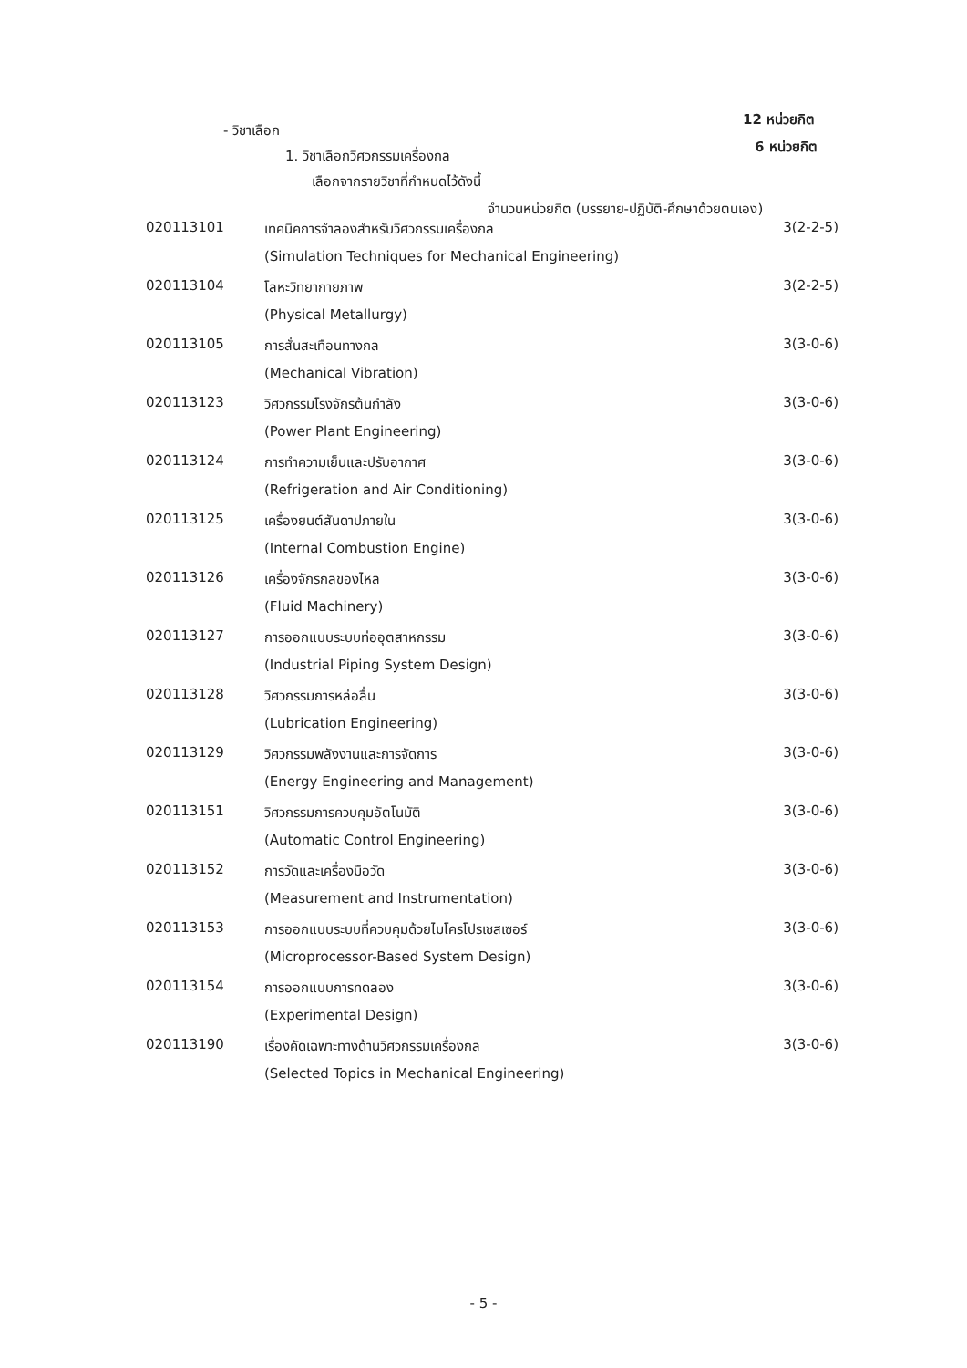- วิชาเลือก
12 หน่วยกิต
1. วิชาเลือกวิศวกรรมเครื่องกล
6 หน่วยกิต
เลือกจากรายวิชาที่กำหนดไว้ดังนี้
จำนวนหน่วยกิต (บรรยาย-ปฏิบัติ-ศึกษาด้วยตนเอง)
| 020113101 | เทคนิคการจำลองสำหรับวิศวกรรมเครื่องกล | 3(2-2-5) |
| | (Simulation Techniques for Mechanical Engineering) | |
| 020113104 | โลหะวิทยากายภาพ | 3(2-2-5) |
| | (Physical Metallurgy) | |
| 020113105 | การสั่นสะเทือนทางกล | 3(3-0-6) |
| | (Mechanical Vibration) | |
| 020113123 | วิศวกรรมโรงจักรต้นกำลัง | 3(3-0-6) |
| | (Power Plant Engineering) | |
| 020113124 | การทำความเย็นและปรับอากาศ | 3(3-0-6) |
| | (Refrigeration and Air Conditioning) | |
| 020113125 | เครื่องยนต์สันดาปภายใน | 3(3-0-6) |
| | (Internal Combustion Engine) | |
| 020113126 | เครื่องจักรกลของไหล | 3(3-0-6) |
| | (Fluid Machinery) | |
| 020113127 | การออกแบบระบบท่ออุตสาหกรรม | 3(3-0-6) |
| | (Industrial Piping System Design) | |
| 020113128 | วิศวกรรมการหล่อลื่น | 3(3-0-6) |
| | (Lubrication Engineering) | |
| 020113129 | วิศวกรรมพลังงานและการจัดการ | 3(3-0-6) |
| | (Energy Engineering and Management) | |
| 020113151 | วิศวกรรมการควบคุมอัตโนมัติ | 3(3-0-6) |
| | (Automatic Control Engineering) | |
| 020113152 | การวัดและเครื่องมือวัด | 3(3-0-6) |
| | (Measurement and Instrumentation) | |
| 020113153 | การออกแบบระบบที่ควบคุมด้วยไมโครโปรเซสเซอร์ | 3(3-0-6) |
| | (Microprocessor-Based System Design) | |
| 020113154 | การออกแบบการทดลอง | 3(3-0-6) |
| | (Experimental Design) | |
| 020113190 | เรื่องคัดเฉพาะทางด้านวิศวกรรมเครื่องกล | 3(3-0-6) |
| | (Selected Topics in Mechanical Engineering) | |
- 5 -